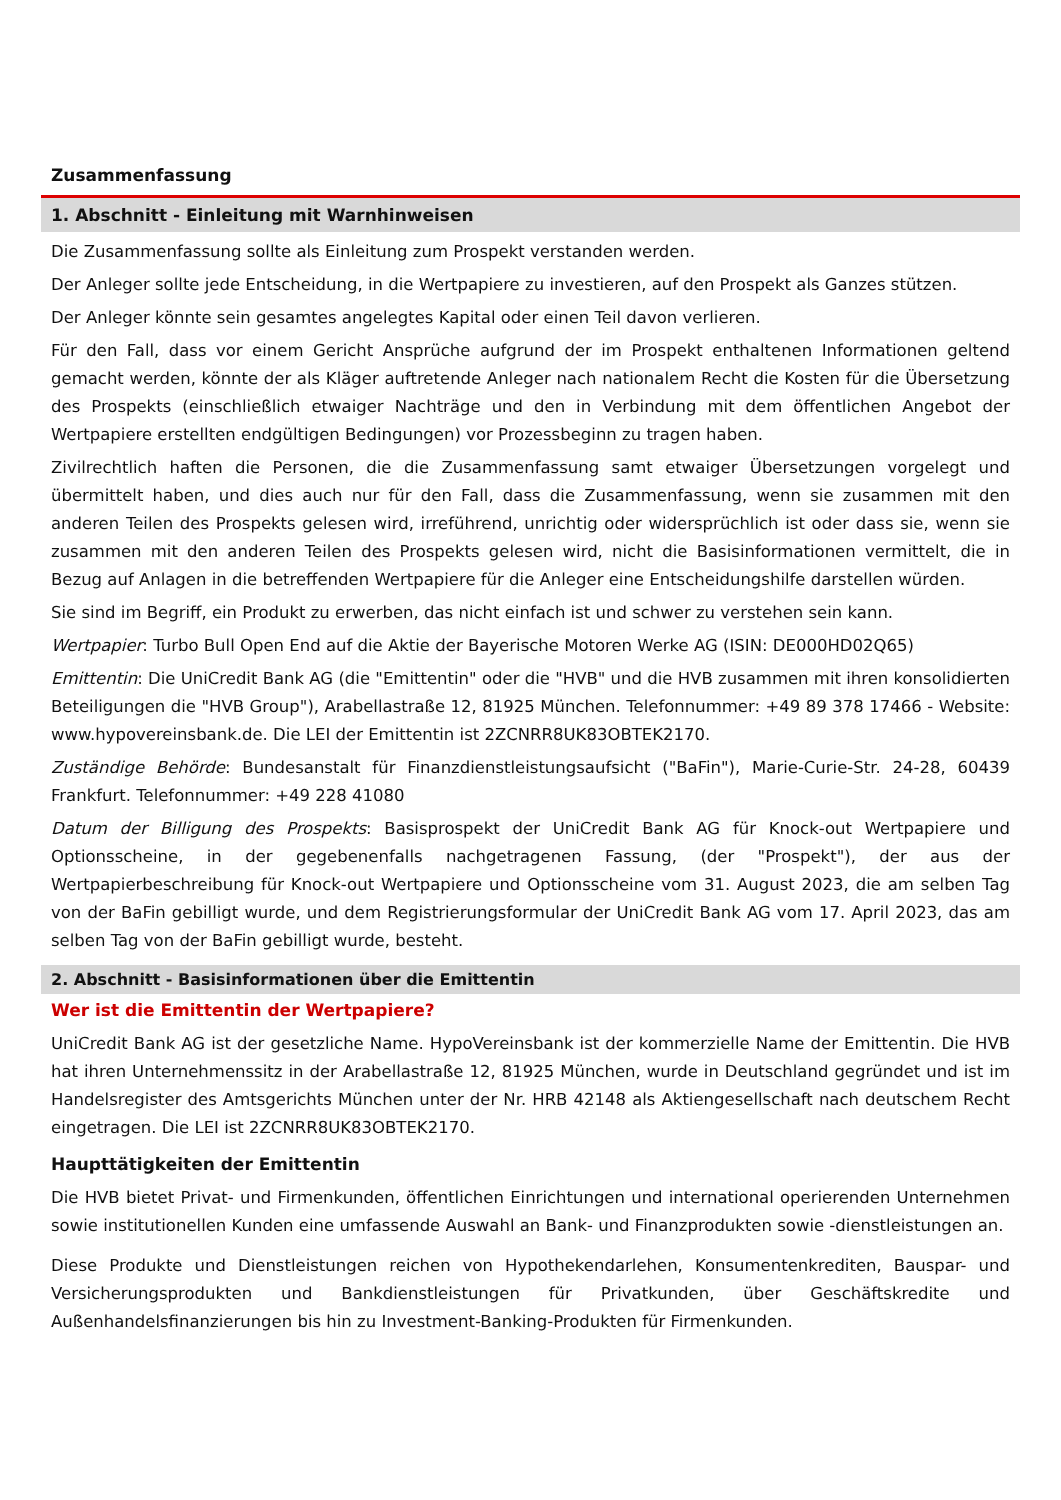Zusammenfassung
1. Abschnitt - Einleitung mit Warnhinweisen
Die Zusammenfassung sollte als Einleitung zum Prospekt verstanden werden.
Der Anleger sollte jede Entscheidung, in die Wertpapiere zu investieren, auf den Prospekt als Ganzes stützen.
Der Anleger könnte sein gesamtes angelegtes Kapital oder einen Teil davon verlieren.
Für den Fall, dass vor einem Gericht Ansprüche aufgrund der im Prospekt enthaltenen Informationen geltend gemacht werden, könnte der als Kläger auftretende Anleger nach nationalem Recht die Kosten für die Übersetzung des Prospekts (einschließlich etwaiger Nachträge und den in Verbindung mit dem öffentlichen Angebot der Wertpapiere erstellten endgültigen Bedingungen) vor Prozessbeginn zu tragen haben.
Zivilrechtlich haften die Personen, die die Zusammenfassung samt etwaiger Übersetzungen vorgelegt und übermittelt haben, und dies auch nur für den Fall, dass die Zusammenfassung, wenn sie zusammen mit den anderen Teilen des Prospekts gelesen wird, irreführend, unrichtig oder widersprüchlich ist oder dass sie, wenn sie zusammen mit den anderen Teilen des Prospekts gelesen wird, nicht die Basisinformationen vermittelt, die in Bezug auf Anlagen in die betreffenden Wertpapiere für die Anleger eine Entscheidungshilfe darstellen würden.
Sie sind im Begriff, ein Produkt zu erwerben, das nicht einfach ist und schwer zu verstehen sein kann.
Wertpapier: Turbo Bull Open End auf die Aktie der Bayerische Motoren Werke AG (ISIN: DE000HD02Q65)
Emittentin: Die UniCredit Bank AG (die "Emittentin" oder die "HVB" und die HVB zusammen mit ihren konsolidierten Beteiligungen die "HVB Group"), Arabellastraße 12, 81925 München. Telefonnummer: +49 89 378 17466 - Website: www.hypovereinsbank.de. Die LEI der Emittentin ist 2ZCNRR8UK83OBTEK2170.
Zuständige Behörde: Bundesanstalt für Finanzdienstleistungsaufsicht ("BaFin"), Marie-Curie-Str. 24-28, 60439 Frankfurt. Telefonnummer: +49 228 41080
Datum der Billigung des Prospekts: Basisprospekt der UniCredit Bank AG für Knock-out Wertpapiere und Optionsscheine, in der gegebenenfalls nachgetragenen Fassung, (der "Prospekt"), der aus der Wertpapierbeschreibung für Knock-out Wertpapiere und Optionsscheine vom 31. August 2023, die am selben Tag von der BaFin gebilligt wurde, und dem Registrierungsformular der UniCredit Bank AG vom 17. April 2023, das am selben Tag von der BaFin gebilligt wurde, besteht.
2. Abschnitt - Basisinformationen über die Emittentin
Wer ist die Emittentin der Wertpapiere?
UniCredit Bank AG ist der gesetzliche Name. HypoVereinsbank ist der kommerzielle Name der Emittentin. Die HVB hat ihren Unternehmenssitz in der Arabellastraße 12, 81925 München, wurde in Deutschland gegründet und ist im Handelsregister des Amtsgerichts München unter der Nr. HRB 42148 als Aktiengesellschaft nach deutschem Recht eingetragen. Die LEI ist 2ZCNRR8UK83OBTEK2170.
Haupttätigkeiten der Emittentin
Die HVB bietet Privat- und Firmenkunden, öffentlichen Einrichtungen und international operierenden Unternehmen sowie institutionellen Kunden eine umfassende Auswahl an Bank- und Finanzprodukten sowie -dienstleistungen an.
Diese Produkte und Dienstleistungen reichen von Hypothekendarlehen, Konsumentenkrediten, Bauspar- und Versicherungsprodukten und Bankdienstleistungen für Privatkunden, über Geschäftskredite und Außenhandelsfinanzierungen bis hin zu Investment-Banking-Produkten für Firmenkunden.